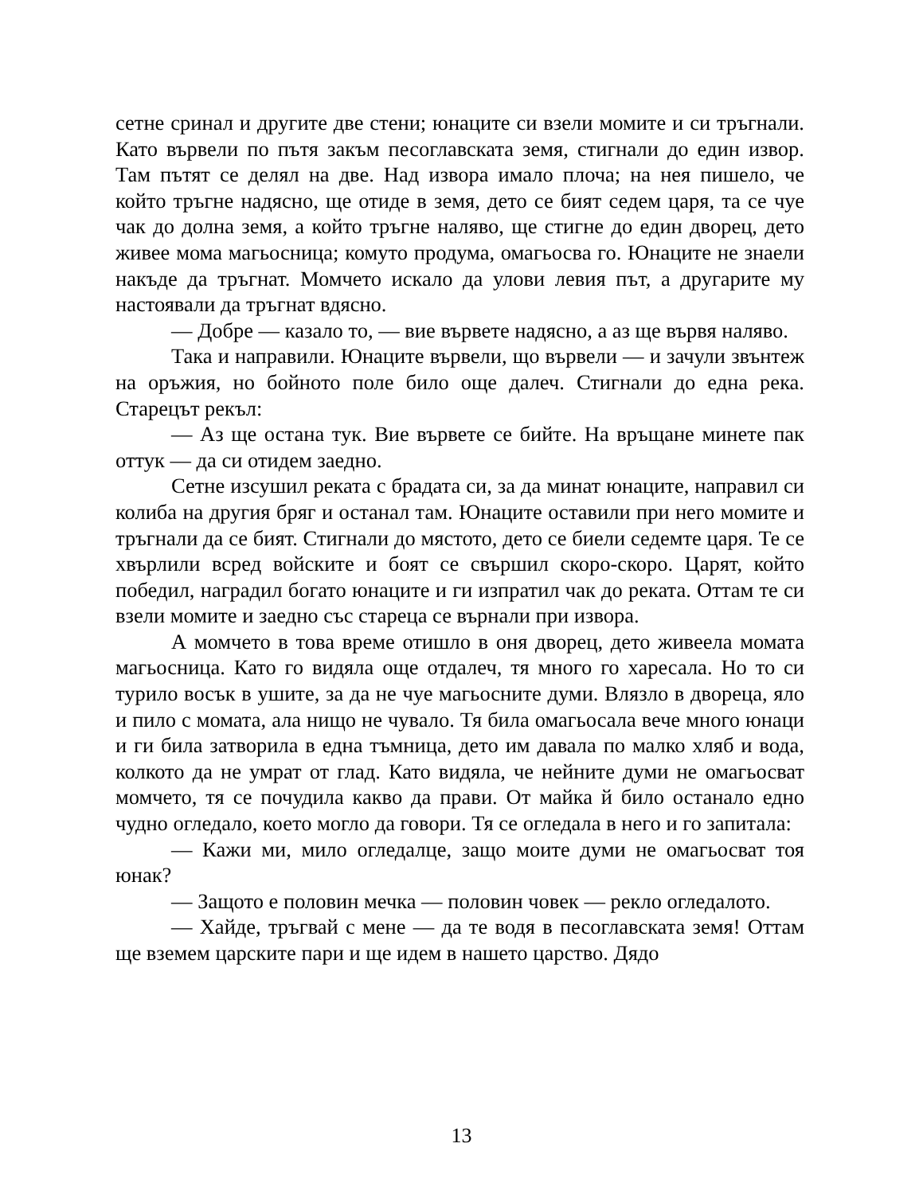сетне сринал и другите две стени; юнаците си взели момите и си тръгнали. Като вървели по пътя закъм песоглавската земя, стигнали до един извор. Там пътят се делял на две. Над извора имало плоча; на нея пишело, че който тръгне надясно, ще отиде в земя, дето се бият седем царя, та се чуе чак до долна земя, а който тръгне наляво, ще стигне до един дворец, дето живее мома магьосница; комуто продума, омагьосва го. Юнаците не знаели накъде да тръгнат. Момчето искало да улови левия път, а другарите му настоявали да тръгнат вдясно.
— Добре — казало то, — вие вървете надясно, а аз ще вървя наляво.
Така и направили. Юнаците вървели, що вървели — и зачули звънтеж на оръжия, но бойното поле било още далеч. Стигнали до една река. Старецът рекъл:
— Аз ще остана тук. Вие вървете се бийте. На връщане минете пак оттук — да си отидем заедно.
Сетне изсушил реката с брадата си, за да минат юнаците, направил си колиба на другия бряг и останал там. Юнаците оставили при него момите и тръгнали да се бият. Стигнали до мястото, дето се биели седемте царя. Те се хвърлили всред войските и боят се свършил скоро-скоро. Царят, който победил, наградил богато юнаците и ги изпратил чак до реката. Оттам те си взели момите и заедно със стареца се върнали при извора.
А момчето в това време отишло в оня дворец, дето живеела момата магьосница. Като го видяла още отдалеч, тя много го харесала. Но то си турило восък в ушите, за да не чуе магьосните думи. Влязло в двореца, яло и пило с момата, ала нищо не чувало. Тя била омагьосала вече много юнаци и ги била затворила в една тъмница, дето им давала по малко хляб и вода, колкото да не умрат от глад. Като видяла, че нейните думи не омагьосват момчето, тя се почудила какво да прави. От майка й било останало едно чудно огледало, което могло да говори. Тя се огледала в него и го запитала:
— Кажи ми, мило огледалце, защо моите думи не омагьосват тоя юнак?
— Защото е половин мечка — половин човек — рекло огледалото.
— Хайде, тръгвай с мене — да те водя в песоглавската земя! Оттам ще вземем царските пари и ще идем в нашето царство. Дядо
13